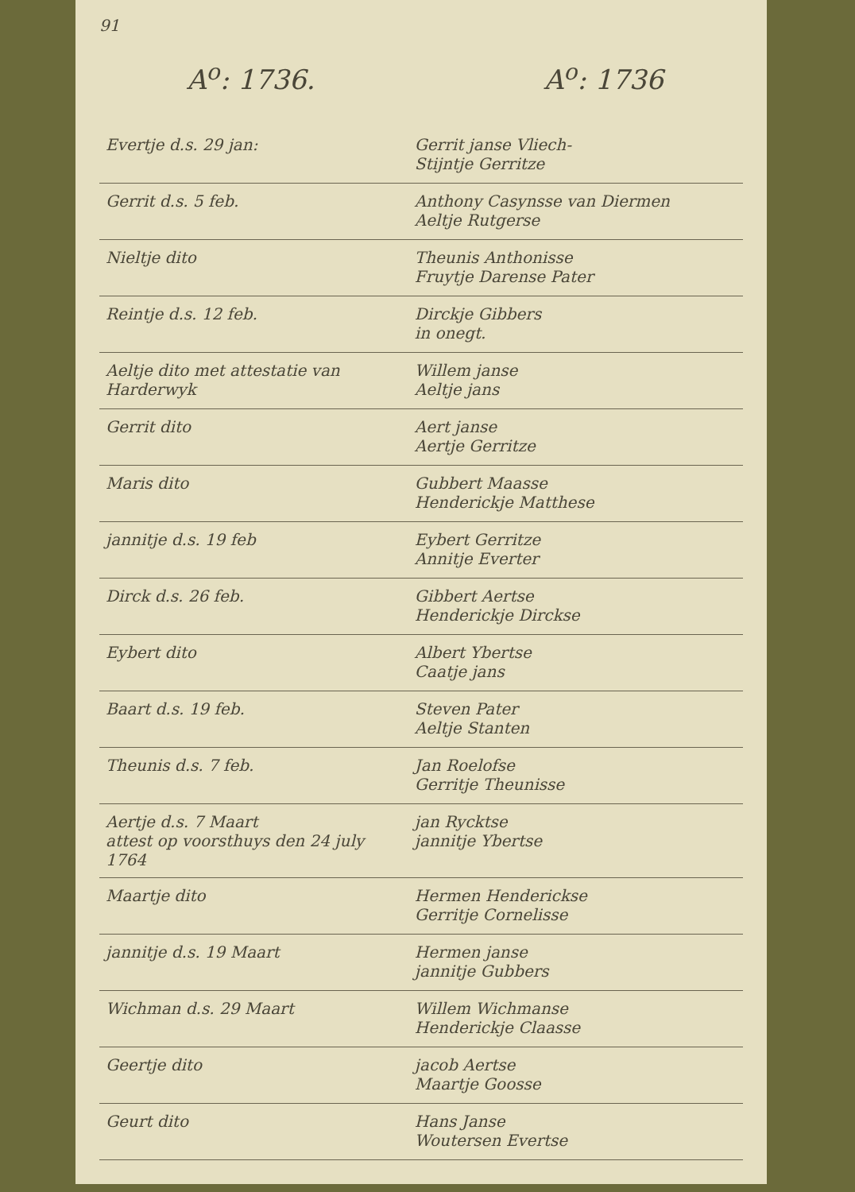91
A<sup>o</sup>: 1736. A<sup>o</sup>: 1736
| Evertje d.s. 29 jan: | Gerrit janse Vliech- Stijntje Gerritze |
| Gerrit d.s. 5 feb. | Anthony Casynsse van Diermen Aeltje Rutgerse |
| Nieltje dito | Theunis Anthonisse Fruytje Darense Pater |
| Reintje d.s. 12 feb. | Dirckje Gibbers in onegt. |
| Aeltje dito met attestatie van Harderwyk | Willem janse Aeltje jans |
| Gerrit dito | Aert janse Aertje Gerritze |
| Maris dito | Gubbert Maasse Henderickje Matthese |
| jannitje d.s. 19 feb | Eybert Gerritze Annitje Everter |
| Dirck d.s. 26 feb. | Gibbert Aertse Henderickje Dirckse |
| Eybert dito | Albert Ybertse Caatje jans |
| Baart d.s. 19 feb. | Steven Pater Aeltje Stanten |
| Theunis d.s. 7 feb. | Jan Roelofse Gerritje Theunisse |
| Aertje d.s. 7 Maart attest op voorsthuys den 24 july 1764 | jan Rycktse jannitje Ybertse |
| Maartje dito | Hermen Henderickse Gerritje Cornelisse |
| jannitje d.s. 19 Maart | Hermen janse jannitje Gubbers |
| Wichman d.s. 29 Maart | Willem Wichmanse Henderickje Claasse |
| Geertje dito | jacob Aertse Maartje Goosse |
| Geurt dito | Hans Janse Woutersen Evertse |